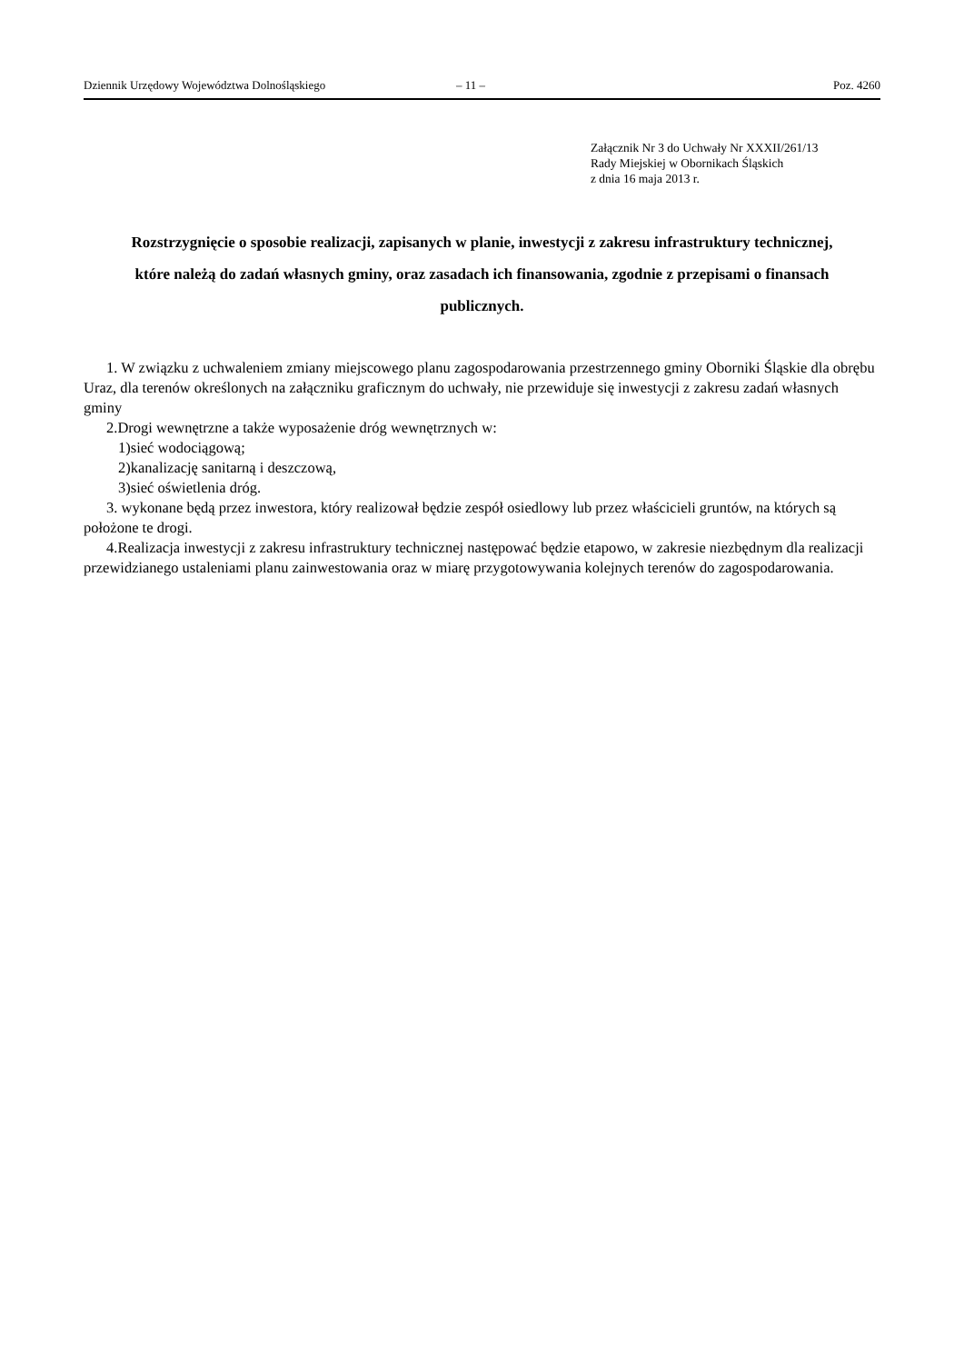Dziennik Urzędowy Województwa Dolnośląskiego – 11 – Poz. 4260
Załącznik Nr 3 do Uchwały Nr XXXII/261/13
Rady Miejskiej w Obornikach Śląskich
z dnia 16 maja 2013 r.
Rozstrzygnięcie o sposobie realizacji, zapisanych w planie, inwestycji z zakresu infrastruktury technicznej, które należą do zadań własnych gminy, oraz zasadach ich finansowania, zgodnie z przepisami o finansach publicznych.
1. W związku z uchwaleniem zmiany miejscowego planu zagospodarowania przestrzennego gminy Oborniki Śląskie dla obrębu Uraz, dla terenów określonych na załączniku graficznym do uchwały, nie przewiduje się inwestycji z zakresu zadań własnych gminy
2.Drogi wewnętrzne a także wyposażenie dróg wewnętrznych w:
1)sieć wodociągową;
2)kanalizację sanitarną i deszczową,
3)sieć oświetlenia dróg.
3. wykonane będą przez inwestora, który realizował będzie zespół osiedlowy lub przez właścicieli gruntów, na których są położone te drogi.
4.Realizacja inwestycji z zakresu infrastruktury technicznej następować będzie etapowo, w zakresie niezbędnym dla realizacji przewidzianego ustaleniami planu zainwestowania oraz w miarę przygotowywania kolejnych terenów do zagospodarowania.